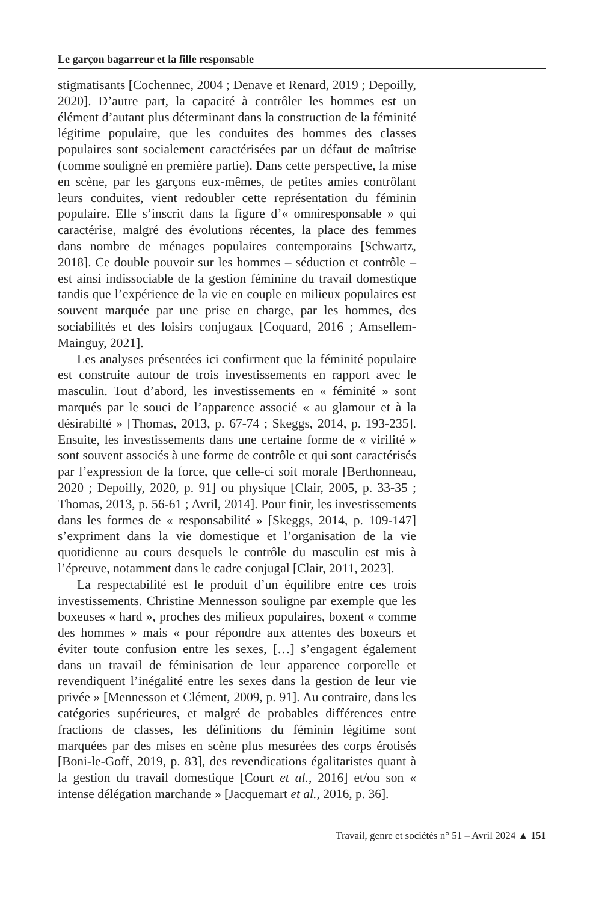Le garçon bagarreur et la fille responsable
stigmatisants [Cochennec, 2004 ; Denave et Renard, 2019 ; Depoilly, 2020]. D’autre part, la capacité à contrôler les hommes est un élément d’autant plus déterminant dans la construction de la féminité légitime populaire, que les conduites des hommes des classes populaires sont sociale­ment caractérisées par un défaut de maîtrise (comme souligné en première partie). Dans cette perspective, la mise en scène, par les garçons eux-mêmes, de petites amies contrôlant leurs conduites, vient redoubler cette représentation du féminin populaire. Elle s’inscrit dans la figure d’« omniresponsable » qui caractérise, malgré des évolutions récentes, la place des femmes dans nombre de ménages populaires contemporains [Schwartz, 2018]. Ce double pouvoir sur les hommes – séduc­tion et contrôle – est ainsi indissociable de la gestion féminine du travail domestique tandis que l’expérience de la vie en couple en milieux populaires est souvent marquée par une prise en charge, par les hommes, des sociabilités et des loisirs conjugaux [Coquard, 2016 ; Amsellem-Mainguy, 2021].
Les analyses présentées ici confirment que la féminité po­pulaire est construite autour de trois investissements en rap­port avec le masculin. Tout d’abord, les investissements en « féminité » sont marqués par le souci de l’apparence associé « au glamour et à la désirabilté » [Thomas, 2013, p. 67-74 ; Skeggs, 2014, p. 193-235]. Ensuite, les investissements dans une certaine forme de « virilité » sont souvent associés à une forme de contrôle et qui sont caractérisés par l’expression de la force, que celle-ci soit morale [Berthonneau, 2020 ; Depoilly, 2020, p. 91] ou physique [Clair, 2005, p. 33-35 ; Thomas, 2013, p. 56-61 ; Avril, 2014]. Pour finir, les investissements dans les formes de « responsabilité » [Skeggs, 2014, p. 109-147] s’ex­priment dans la vie domestique et l’organisation de la vie quotidienne au cours desquels le contrôle du masculin est mis à l’épreuve, notamment dans le cadre conjugal [Clair, 2011, 2023].
La respectabilité est le produit d’un équilibre entre ces trois investissements. Christine Mennesson souligne par exemple que les boxeuses « hard », proches des milieux populaires, boxent « comme des hommes » mais « pour ré­pondre aux attentes des boxeurs et éviter toute confusion entre les sexes, […] s’engagent également dans un travail de féminisation de leur apparence corporelle et revendiquent l’inégalité entre les sexes dans la gestion de leur vie privée » [Mennesson et Clément, 2009, p. 91]. Au contraire, dans les catégories supérieures, et malgré de probables différences entre fractions de classes, les définitions du féminin légitime sont marquées par des mises en scène plus mesurées des corps érotisés [Boni-le-Goff, 2019, p. 83], des revendications égalitaristes quant à la gestion du travail domestique [Court et al., 2016] et/ou son « intense délégation marchande » [Jacquemart et al., 2016, p. 36].
Travail, genre et sociétés n° 51 – Avril 2024 ▲ 151